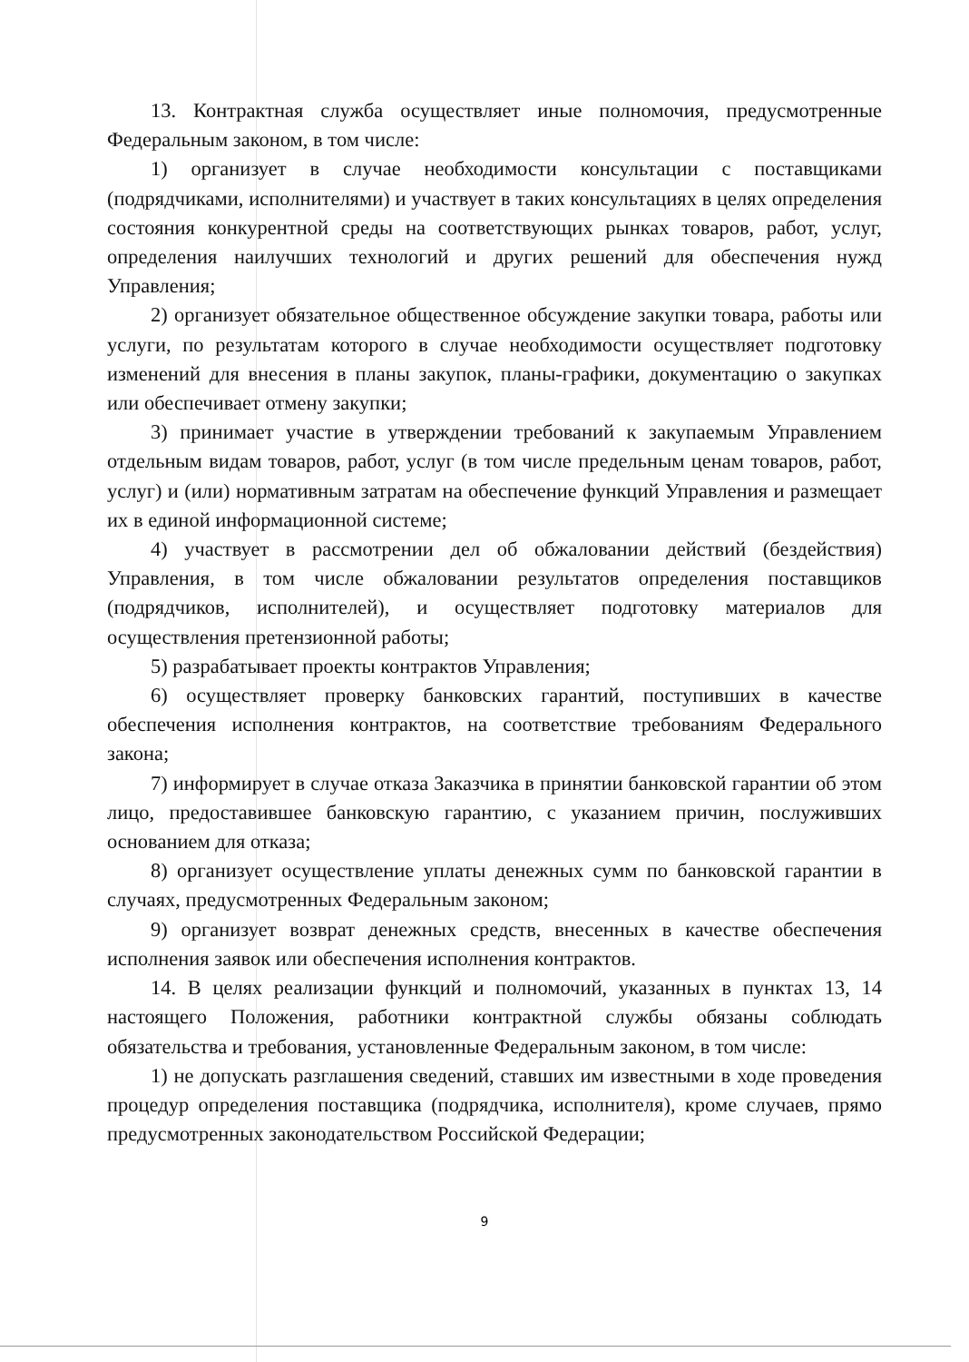13. Контрактная служба осуществляет иные полномочия, предусмотренные Федеральным законом, в том числе:
1) организует в случае необходимости консультации с поставщиками (подрядчиками, исполнителями) и участвует в таких консультациях в целях определения состояния конкурентной среды на соответствующих рынках товаров, работ, услуг, определения наилучших технологий и других решений для обеспечения нужд Управления;
2) организует обязательное общественное обсуждение закупки товара, работы или услуги, по результатам которого в случае необходимости осуществляет подготовку изменений для внесения в планы закупок, планы-графики, документацию о закупках или обеспечивает отмену закупки;
3) принимает участие в утверждении требований к закупаемым Управлением отдельным видам товаров, работ, услуг (в том числе предельным ценам товаров, работ, услуг) и (или) нормативным затратам на обеспечение функций Управления и размещает их в единой информационной системе;
4) участвует в рассмотрении дел об обжаловании действий (бездействия) Управления, в том числе обжаловании результатов определения поставщиков (подрядчиков, исполнителей), и осуществляет подготовку материалов для осуществления претензионной работы;
5) разрабатывает проекты контрактов Управления;
6) осуществляет проверку банковских гарантий, поступивших в качестве обеспечения исполнения контрактов, на соответствие требованиям Федерального закона;
7) информирует в случае отказа Заказчика в принятии банковской гарантии об этом лицо, предоставившее банковскую гарантию, с указанием причин, послуживших основанием для отказа;
8) организует осуществление уплаты денежных сумм по банковской гарантии в случаях, предусмотренных Федеральным законом;
9) организует возврат денежных средств, внесенных в качестве обеспечения исполнения заявок или обеспечения исполнения контрактов.
14. В целях реализации функций и полномочий, указанных в пунктах 13, 14 настоящего Положения, работники контрактной службы обязаны соблюдать обязательства и требования, установленные Федеральным законом, в том числе:
1) не допускать разглашения сведений, ставших им известными в ходе проведения процедур определения поставщика (подрядчика, исполнителя), кроме случаев, прямо предусмотренных законодательством Российской Федерации;
9